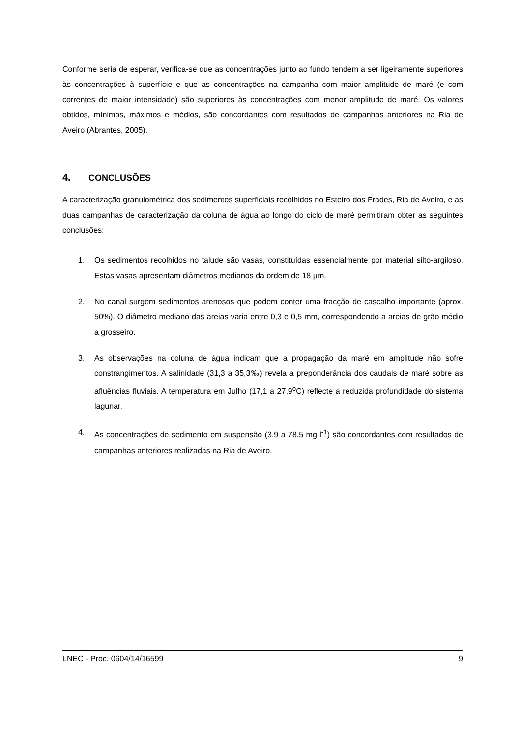Conforme seria de esperar, verifica-se que as concentrações junto ao fundo tendem a ser ligeiramente superiores às concentrações à superfície e que as concentrações na campanha com maior amplitude de maré (e com correntes de maior intensidade) são superiores às concentrações com menor amplitude de maré. Os valores obtidos, mínimos, máximos e médios, são concordantes com resultados de campanhas anteriores na Ria de Aveiro (Abrantes, 2005).
4. CONCLUSÕES
A caracterização granulométrica dos sedimentos superficiais recolhidos no Esteiro dos Frades, Ria de Aveiro, e as duas campanhas de caracterização da coluna de água ao longo do ciclo de maré permitiram obter as seguintes conclusões:
1. Os sedimentos recolhidos no talude são vasas, constituídas essencialmente por material silto-argiloso. Estas vasas apresentam diâmetros medianos da ordem de 18 µm.
2. No canal surgem sedimentos arenosos que podem conter uma fracção de cascalho importante (aprox. 50%). O diâmetro mediano das areias varia entre 0,3 e 0,5 mm, correspondendo a areias de grão médio a grosseiro.
3. As observações na coluna de água indicam que a propagação da maré em amplitude não sofre constrangimentos. A salinidade (31,3 a 35,3‰) revela a preponderância dos caudais de maré sobre as afluências fluviais. A temperatura em Julho (17,1 a 27,9<sup>o</sup>C) reflecte a reduzida profundidade do sistema lagunar.
4. As concentrações de sedimento em suspensão (3,9 a 78,5 mg l<sup>-1</sup>) são concordantes com resultados de campanhas anteriores realizadas na Ria de Aveiro.
LNEC - Proc. 0604/14/16599 9